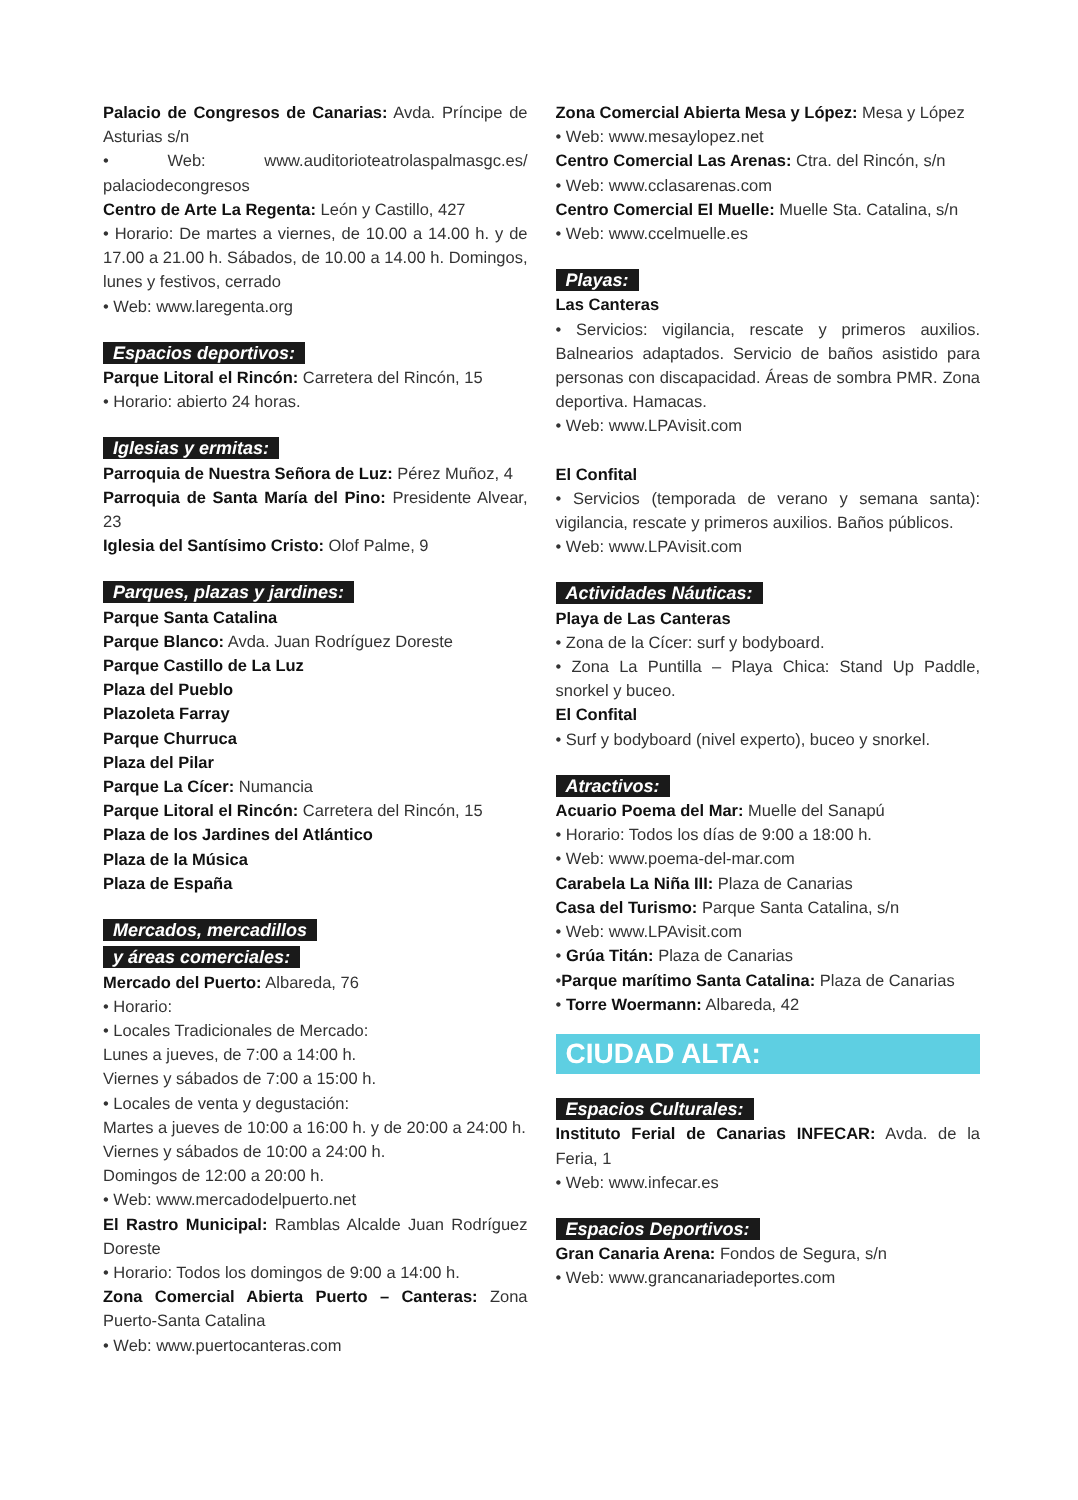Palacio de Congresos de Canarias: Avda. Príncipe de Asturias s/n
• Web: www.auditorioteatrolaspalmasgc.es/ palaciodecongresos
Centro de Arte La Regenta: León y Castillo, 427
• Horario: De martes a viernes, de 10.00 a 14.00 h. y de 17.00 a 21.00 h. Sábados, de 10.00 a 14.00 h. Domingos, lunes y festivos, cerrado
• Web: www.laregenta.org
Espacios deportivos:
Parque Litoral el Rincón: Carretera del Rincón, 15
• Horario: abierto 24 horas.
Iglesias y ermitas:
Parroquia de Nuestra Señora de Luz: Pérez Muñoz, 4
Parroquia de Santa María del Pino: Presidente Alvear, 23
Iglesia del Santísimo Cristo: Olof Palme, 9
Parques, plazas y jardines:
Parque Santa Catalina
Parque Blanco: Avda. Juan Rodríguez Doreste
Parque Castillo de La Luz
Plaza del Pueblo
Plazoleta Farray
Parque Churruca
Plaza del Pilar
Parque La Cícer: Numancia
Parque Litoral el Rincón: Carretera del Rincón, 15
Plaza de los Jardines del Atlántico
Plaza de la Música
Plaza de España
Mercados, mercadillos
y áreas comerciales:
Mercado del Puerto: Albareda, 76
• Horario:
• Locales Tradicionales de Mercado:
Lunes a jueves, de 7:00 a 14:00 h.
Viernes y sábados de 7:00 a 15:00 h.
• Locales de venta y degustación:
Martes a jueves de 10:00 a 16:00 h. y de 20:00 a 24:00 h.
Viernes y sábados de 10:00 a 24:00 h.
Domingos de 12:00 a 20:00 h.
• Web: www.mercadodelpuerto.net
El Rastro Municipal: Ramblas Alcalde Juan Rodríguez Doreste
• Horario: Todos los domingos de 9:00 a 14:00 h.
Zona Comercial Abierta Puerto – Canteras: Zona Puerto-Santa Catalina
• Web: www.puertocanteras.com
Zona Comercial Abierta Mesa y López: Mesa y López
• Web: www.mesaylopez.net
Centro Comercial Las Arenas: Ctra. del Rincón, s/n
• Web: www.cclasarenas.com
Centro Comercial El Muelle: Muelle Sta. Catalina, s/n
• Web: www.ccelmuelle.es
Playas:
Las Canteras
• Servicios: vigilancia, rescate y primeros auxilios. Balnearios adaptados. Servicio de baños asistido para personas con discapacidad. Áreas de sombra PMR. Zona deportiva. Hamacas.
• Web: www.LPAvisit.com
El Confital
• Servicios (temporada de verano y semana santa): vigilancia, rescate y primeros auxilios. Baños públicos.
• Web: www.LPAvisit.com
Actividades Náuticas:
Playa de Las Canteras
• Zona de la Cícer: surf y bodyboard.
• Zona La Puntilla – Playa Chica: Stand Up Paddle, snorkel y buceo.
El Confital
• Surf y bodyboard (nivel experto), buceo y snorkel.
Atractivos:
Acuario Poema del Mar: Muelle del Sanapú
• Horario: Todos los días de 9:00 a 18:00 h.
• Web: www.poema-del-mar.com
Carabela La Niña III: Plaza de Canarias
Casa del Turismo: Parque Santa Catalina, s/n
• Web: www.LPAvisit.com
• Grúa Titán: Plaza de Canarias
•Parque marítimo Santa Catalina: Plaza de Canarias
• Torre Woermann: Albareda, 42
CIUDAD ALTA:
Espacios Culturales:
Instituto Ferial de Canarias INFECAR: Avda. de la Feria, 1
• Web: www.infecar.es
Espacios Deportivos:
Gran Canaria Arena: Fondos de Segura, s/n
• Web: www.grancanariadeportes.com